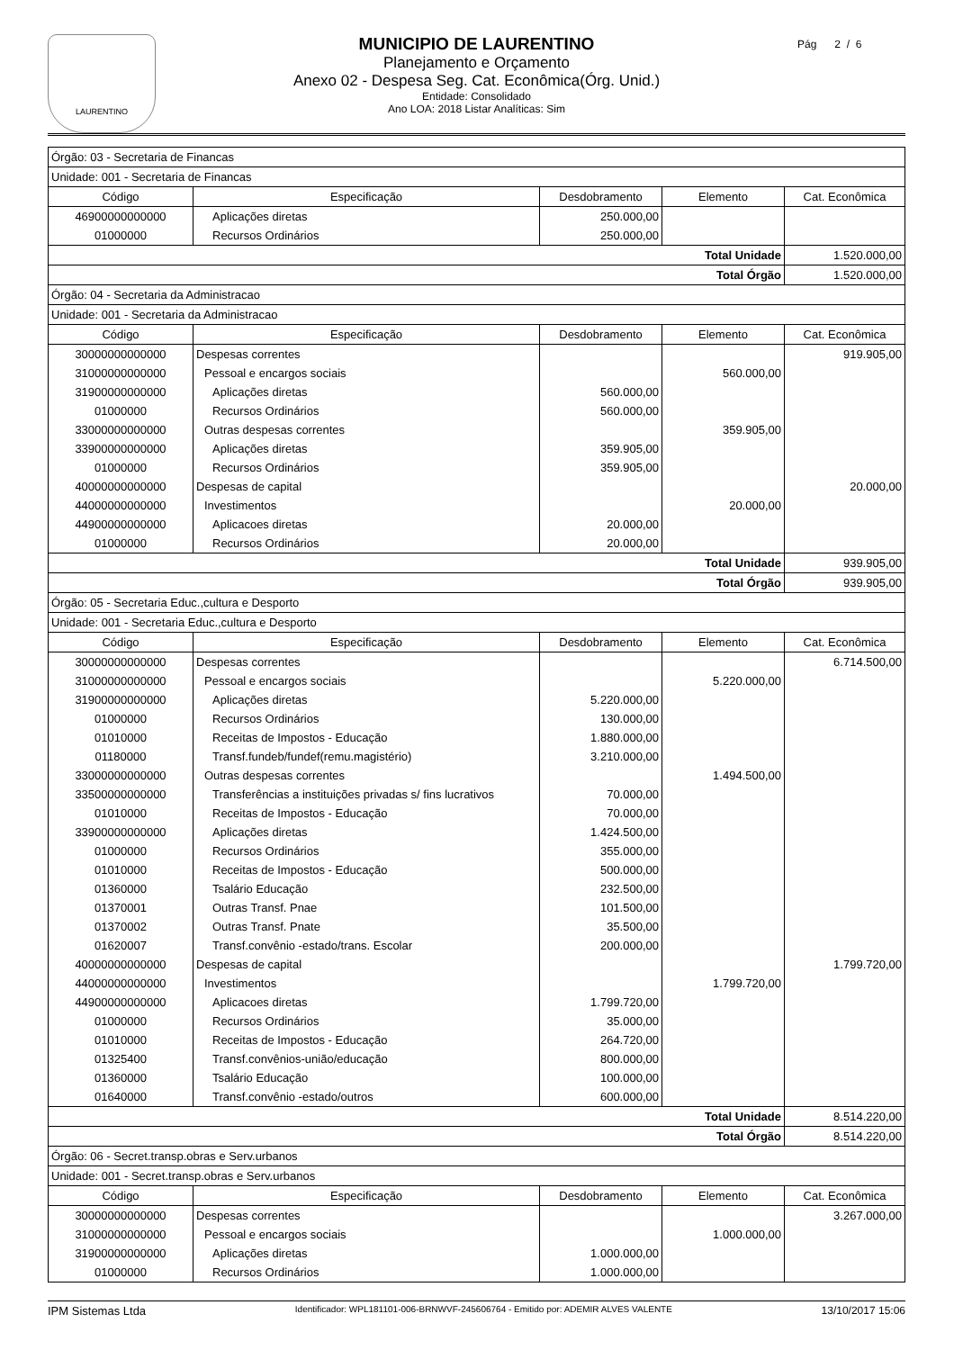LAURENTINO
MUNICIPIO DE LAURENTINO
Planejamento e Orçamento
Anexo 02 - Despesa Seg. Cat. Econômica(Órg. Unid.)
Entidade: Consolidado
Ano LOA: 2018 Listar Analíticas: Sim
Pág 2 / 6
| Órgão: 03 - Secretaria de Financas | | | | |
| Unidade: 001 - Secretaria de Financas | | | | |
| Código | Especificação | Desdobramento | Elemento | Cat. Econômica |
| 46900000000000 | Aplicações diretas | 250.000,00 | | |
| 01000000 | Recursos Ordinários | 250.000,00 | | |
| Total Unidade | | | | 1.520.000,00 |
| Total Órgão | | | | 1.520.000,00 |
| Órgão: 04 - Secretaria da Administracao | | | | |
| Unidade: 001 - Secretaria da Administracao | | | | |
| Código | Especificação | Desdobramento | Elemento | Cat. Econômica |
| 30000000000000 | Despesas correntes | | | 919.905,00 |
| 31000000000000 | Pessoal e encargos sociais | | 560.000,00 | |
| 31900000000000 | Aplicações diretas | 560.000,00 | | |
| 01000000 | Recursos Ordinários | 560.000,00 | | |
| 33000000000000 | Outras despesas correntes | | 359.905,00 | |
| 33900000000000 | Aplicações diretas | 359.905,00 | | |
| 01000000 | Recursos Ordinários | 359.905,00 | | |
| 40000000000000 | Despesas de capital | | | 20.000,00 |
| 44000000000000 | Investimentos | | 20.000,00 | |
| 44900000000000 | Aplicacoes diretas | 20.000,00 | | |
| 01000000 | Recursos Ordinários | 20.000,00 | | |
| Total Unidade | | | | 939.905,00 |
| Total Órgão | | | | 939.905,00 |
| Órgão: 05 - Secretaria Educ.,cultura e Desporto | | | | |
| Unidade: 001 - Secretaria Educ.,cultura e Desporto | | | | |
| Código | Especificação | Desdobramento | Elemento | Cat. Econômica |
| 30000000000000 | Despesas correntes | | | 6.714.500,00 |
| 31000000000000 | Pessoal e encargos sociais | | 5.220.000,00 | |
| 31900000000000 | Aplicações diretas | 5.220.000,00 | | |
| 01000000 | Recursos Ordinários | 130.000,00 | | |
| 01010000 | Receitas de Impostos - Educação | 1.880.000,00 | | |
| 01180000 | Transf.fundeb/fundef(remu.magistério) | 3.210.000,00 | | |
| 33000000000000 | Outras despesas correntes | | 1.494.500,00 | |
| 33500000000000 | Transferências a instituições privadas s/ fins lucrativos | 70.000,00 | | |
| 01010000 | Receitas de Impostos - Educação | 70.000,00 | | |
| 33900000000000 | Aplicações diretas | 1.424.500,00 | | |
| 01000000 | Recursos Ordinários | 355.000,00 | | |
| 01010000 | Receitas de Impostos - Educação | 500.000,00 | | |
| 01360000 | Tsalário Educação | 232.500,00 | | |
| 01370001 | Outras Transf. Pnae | 101.500,00 | | |
| 01370002 | Outras Transf. Pnate | 35.500,00 | | |
| 01620007 | Transf.convênio -estado/trans. Escolar | 200.000,00 | | |
| 40000000000000 | Despesas de capital | | | 1.799.720,00 |
| 44000000000000 | Investimentos | | 1.799.720,00 | |
| 44900000000000 | Aplicacoes diretas | 1.799.720,00 | | |
| 01000000 | Recursos Ordinários | 35.000,00 | | |
| 01010000 | Receitas de Impostos - Educação | 264.720,00 | | |
| 01325400 | Transf.convênios-união/educação | 800.000,00 | | |
| 01360000 | Tsalário Educação | 100.000,00 | | |
| 01640000 | Transf.convênio -estado/outros | 600.000,00 | | |
| Total Unidade | | | | 8.514.220,00 |
| Total Órgão | | | | 8.514.220,00 |
| Órgão: 06 - Secret.transp.obras e Serv.urbanos | | | | |
| Unidade: 001 - Secret.transp.obras e Serv.urbanos | | | | |
| Código | Especificação | Desdobramento | Elemento | Cat. Econômica |
| 30000000000000 | Despesas correntes | | | 3.267.000,00 |
| 31000000000000 | Pessoal e encargos sociais | | 1.000.000,00 | |
| 31900000000000 | Aplicações diretas | 1.000.000,00 | | |
| 01000000 | Recursos Ordinários | 1.000.000,00 | | |
IPM Sistemas Ltda Identificador: WPL181101-006-BRNWVF-245606764 - Emitido por: ADEMIR ALVES VALENTE 13/10/2017 15:06